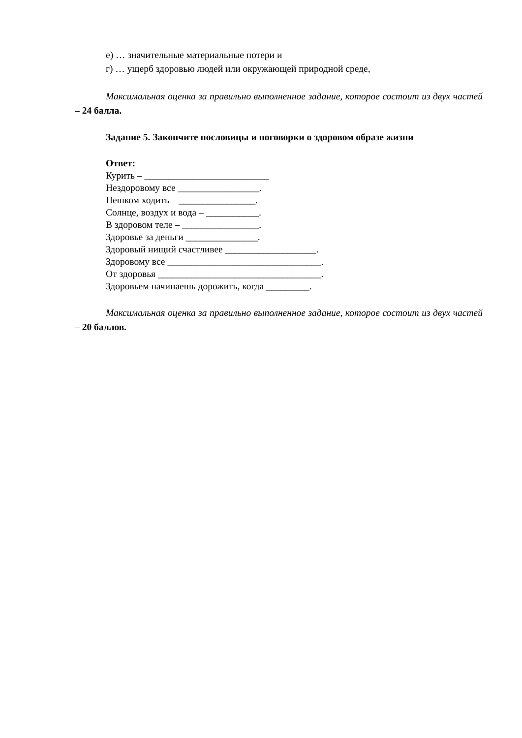е) … значительные материальные потери и
г) … ущерб здоровью людей или окружающей природной среде,
Максимальная оценка за правильно выполненное задание, которое состоит из двух частей – 24 балла.
Задание 5. Закончите пословицы и поговорки о здоровом образе жизни
Ответ:
Курить – __________________________
Нездоровому все _________________.
Пешком ходить – ________________.
Солнце, воздух и вода – ___________.
В здоровом теле – ________________.
Здоровье за деньги _______________.
Здоровый нищий счастливее ___________________.
Здоровому все ________________________________.
От здоровья __________________________________.
Здоровьем начинаешь дорожить, когда _________.
Максимальная оценка за правильно выполненное задание, которое состоит из двух частей – 20 баллов.